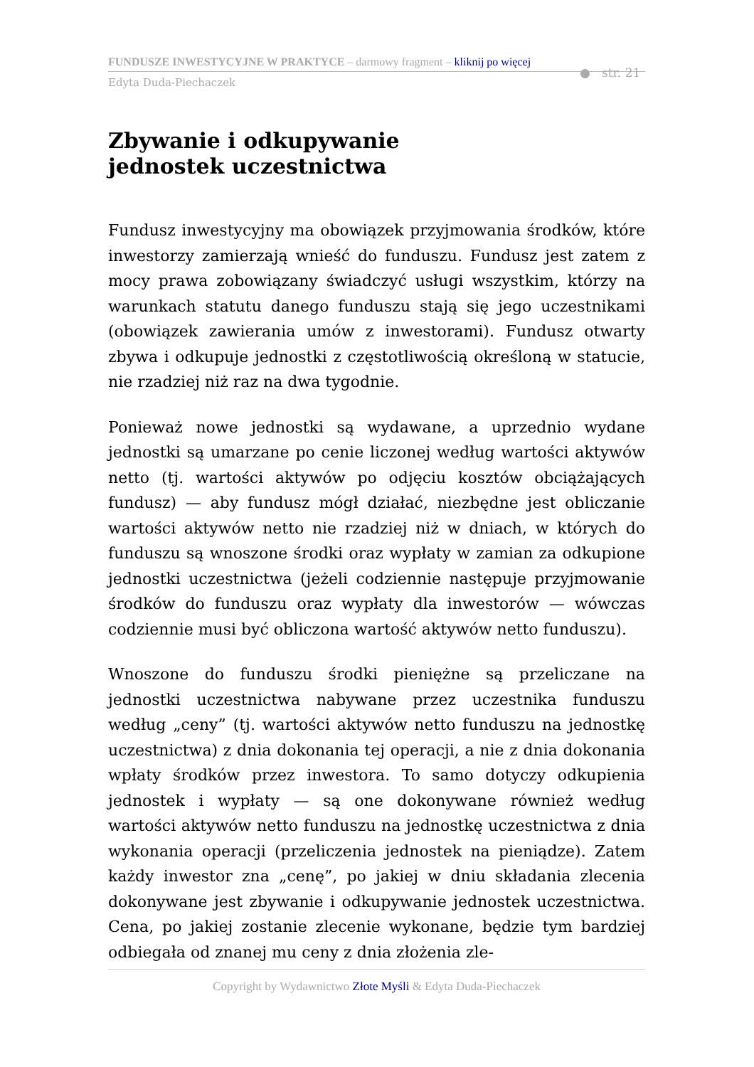FUNDUSZE INWESTYCYJNE W PRAKTYCE – darmowy fragment – kliknij po więcej
Edyta Duda-Piechaczek
● str. 21
Zbywanie i odkupywanie
jednostek uczestnictwa
Fundusz inwestycyjny ma obowiązek przyjmowania środków, które inwestorzy zamierzają wnieść do funduszu. Fundusz jest zatem z mocy prawa zobowiązany świadczyć usługi wszystkim, którzy na warunkach statutu danego funduszu stają się jego uczestnikami (obowiązek zawierania umów z inwestorami). Fundusz otwarty zbywa i odkupuje jednostki z częstotliwością określoną w statucie, nie rzadziej niż raz na dwa tygodnie.
Ponieważ nowe jednostki są wydawane, a uprzednio wydane jednostki są umarzane po cenie liczonej według wartości aktywów netto (tj. wartości aktywów po odjęciu kosztów obciążających fundusz) — aby fundusz mógł działać, niezbędne jest obliczanie wartości aktywów netto nie rzadziej niż w dniach, w których do funduszu są wnoszone środki oraz wypłaty w zamian za odkupione jednostki uczestnictwa (jeżeli codziennie następuje przyjmowanie środków do funduszu oraz wypłaty dla inwestorów — wówczas codziennie musi być obliczona wartość aktywów netto funduszu).
Wnoszone do funduszu środki pieniężne są przeliczane na jednostki uczestnictwa nabywane przez uczestnika funduszu według „ceny” (tj. wartości aktywów netto funduszu na jednostkę uczestnictwa) z dnia dokonania tej operacji, a nie z dnia dokonania wpłaty środków przez inwestora. To samo dotyczy odkupienia jednostek i wypłaty — są one dokonywane również według wartości aktywów netto funduszu na jednostkę uczestnictwa z dnia wykonania operacji (przeliczenia jednostek na pieniądze). Zatem każdy inwestor zna „cenę”, po jakiej w dniu składania zlecenia dokonywane jest zbywanie i odkupywanie jednostek uczestnictwa. Cena, po jakiej zostanie zlecenie wykonane, będzie tym bardziej odbiegała od znanej mu ceny z dnia złożenia zle-
Copyright by Wydawnictwo Złote Myśli & Edyta Duda-Piechaczek